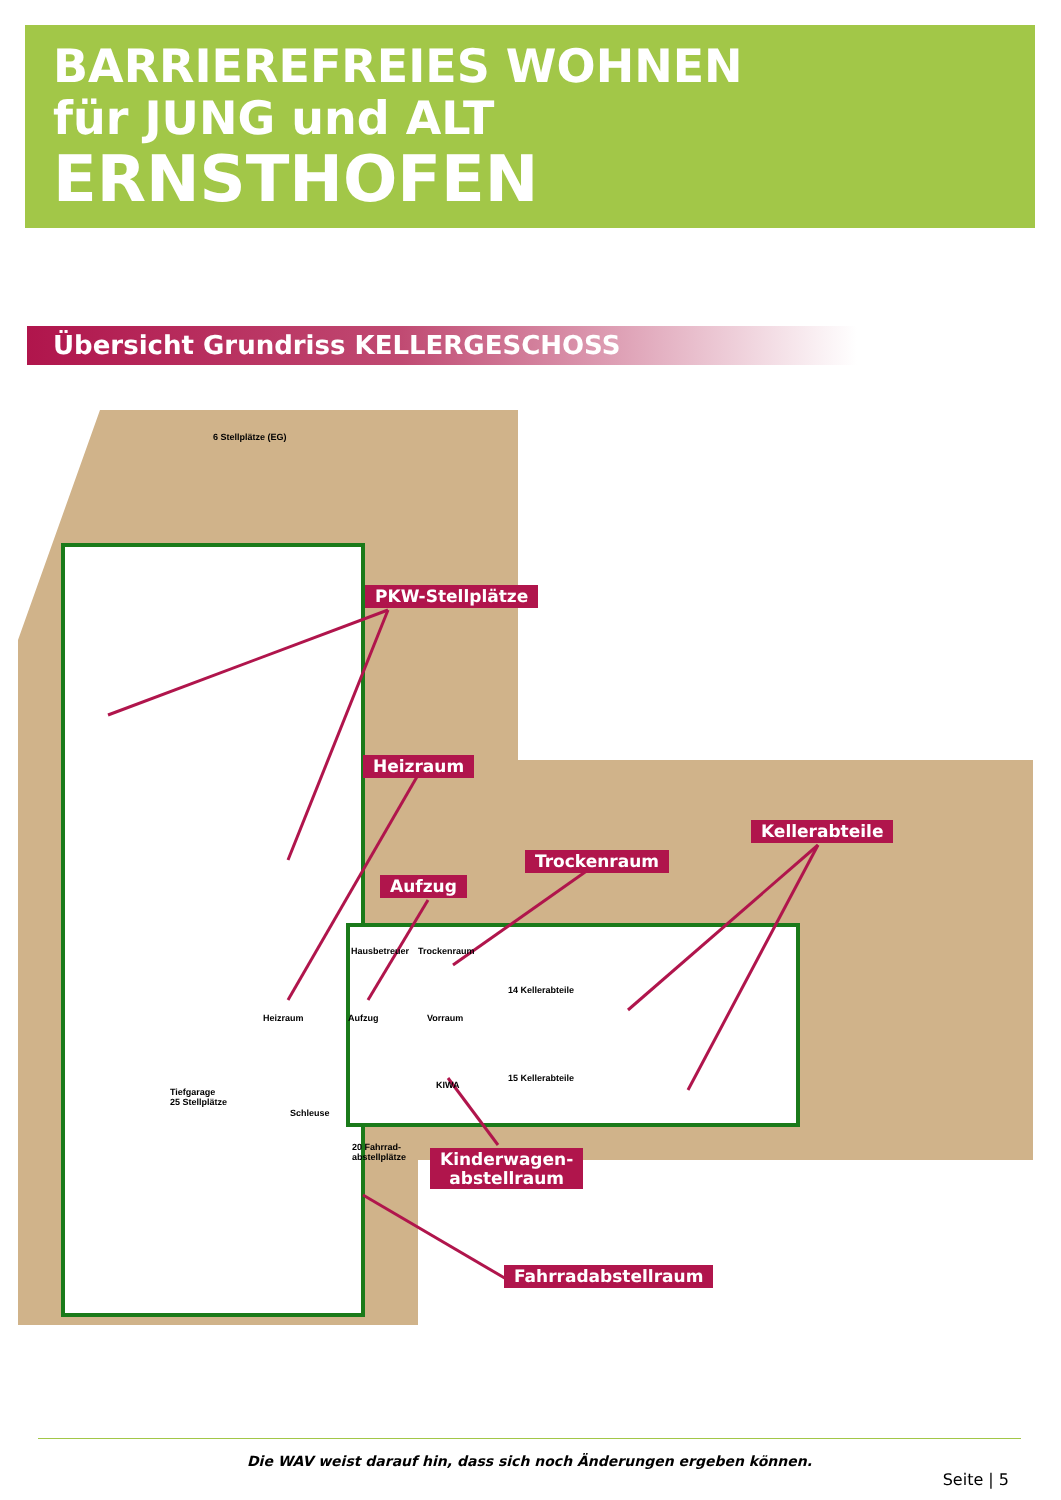BARRIEREFREIES WOHNEN
für JUNG und ALT
ERNSTHOFEN
Übersicht Grundriss KELLERGESCHOSS
6 Stellplätze (EG)
Tiefgarage
25 Stellplätze
Hausbetreuer Trockenraum
14 Kellerabteile
Heizraum Aufzug Vorraum
15 Kellerabteile
KIWA
Schleuse
20 Fahrrad-
abstellplätze
PKW-Stellplätze
Heizraum
Aufzug
Trockenraum
Kellerabteile
Kinderwagen-
abstellraum
Fahrradabstellraum
Die WAV weist darauf hin, dass sich noch Änderungen ergeben können.
Seite | 5